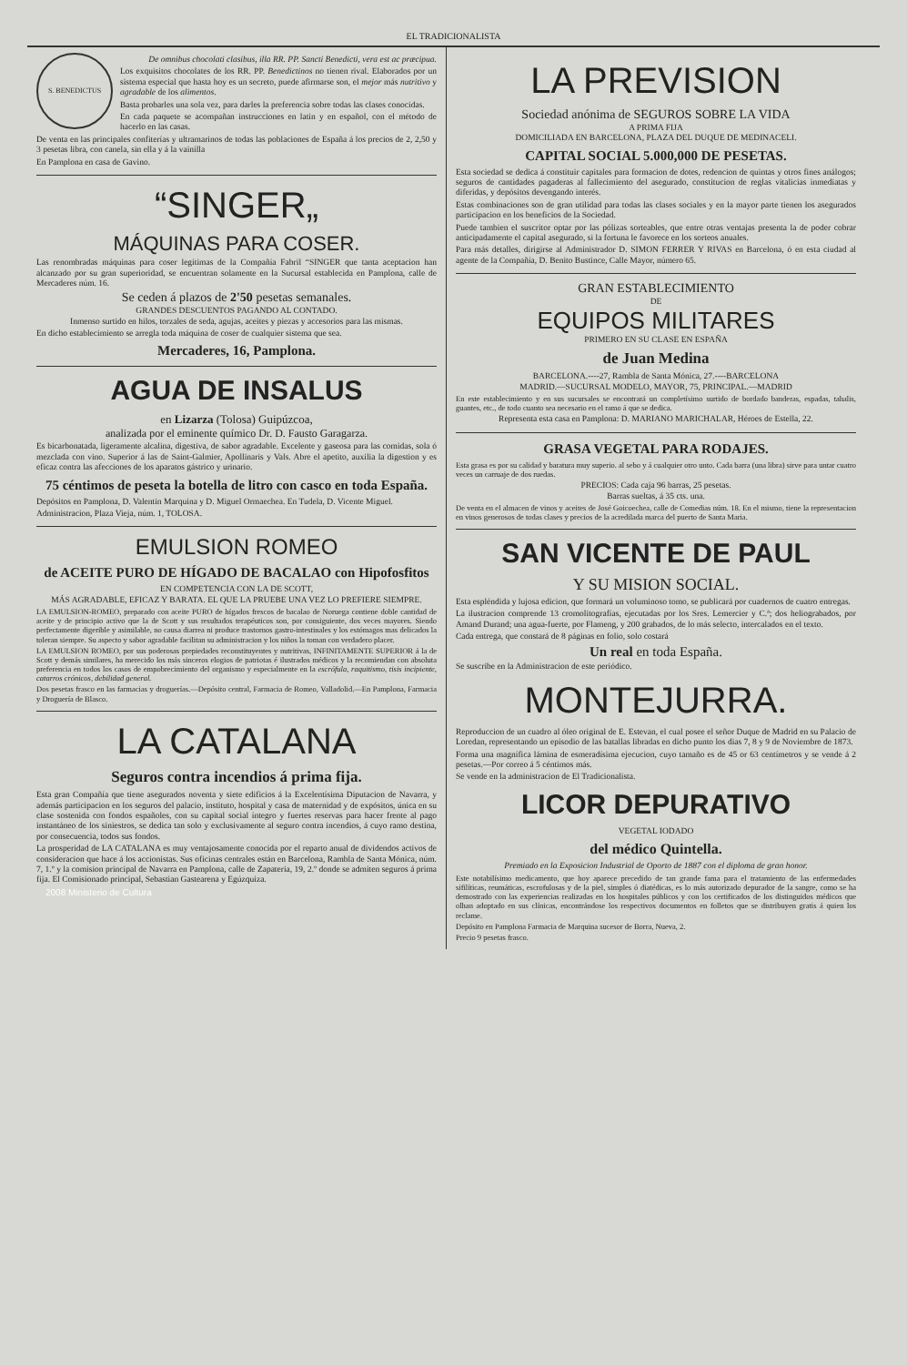EL TRADICIONALISTA
S. BENEDICTUS
De omnibus chocolati clasibus, illa RR. PP. Sancti Benedicti, vera est ac præcipua.
Los exquisitos chocolates de los RR. PP. Benedictinos no tienen rival. Elaborados por un sistema especial que hasta hoy es un secreto, puede afirmarse son, el mejor más nutritivo y agradable de los alimentos.
Basta probarles una sola vez, para darles la preferencia sobre todas las clases conocidas.
En cada paquete se acompañan instrucciones en latin y en español, con el método de hacerlo en las casas.
De venta en las principales confiterías y ultramarinos de todas las poblaciones de España á los precios de 2, 2,50 y 3 pesetas libra, con canela, sin ella y á la vainilla
En Pamplona en casa de Gavino.
“SINGER„
MÁQUINAS PARA COSER.
Las renombradas máquinas para coser legítimas de la Compañía Fabril “SINGER que tanta aceptacion han alcanzado por su gran superioridad, se encuentran solamente en la Sucursal establecida en Pamplona, calle de Mercaderes núm. 16.
Se ceden á plazos de 2'50 pesetas semanales.
GRANDES DESCUENTOS PAGANDO AL CONTADO.
Inmenso surtido en hilos, torzales de seda, agujas, aceites y piezas y accesorios para las mismas.
En dicho establecimiento se arregla toda máquina de coser de cualquier sistema que sea.
Mercaderes, 16, Pamplona.
AGUA DE INSALUS
en Lizarza (Tolosa) Guipúzcoa,
analizada por el eminente químico Dr. D. Fausto Garagarza.
Es bicarbonatada, ligeramente alcalina, digestiva, de sabor agradable. Excelente y gaseosa para las comidas, sola ó mezclada con vino. Superior á las de Saint-Galmier, Apollinaris y Vals. Abre el apetito, auxilia la digestion y es eficaz contra las afecciones de los aparatos gástrico y urinario.
75 céntimos de peseta la botella de litro con casco en toda España.
Depósitos en Pamplona, D. Valentin Marquina y D. Miguel Ormaechea. En Tudela, D. Vicente Miguel.
Administracion, Plaza Vieja, núm. 1, TOLOSA.
EMULSION ROMEO
de ACEITE PURO DE HÍGADO DE BACALAO con Hipofosfitos
EN COMPETENCIA CON LA DE SCOTT,
MÁS AGRADABLE, EFICAZ Y BARATA. EL QUE LA PRUEBE UNA VEZ LO PREFIERE SIEMPRE.
LA EMULSION-ROMEO, preparado con aceite PURO de hígados frescos de bacalao de Noruega contiene doble cantidad de aceite y de principio activo que la de Scott y sus resultados terapéuticos son, por consiguiente, dos veces mayores. Siendo perfectamente digerible y asimilable, no causa diarrea ni produce trastornos gastro-intestinales y los estómagos mas delicados la toleran siempre. Su aspecto y sabor agradable facilitan su administracion y los niños la toman con verdadero placer.
LA EMULSION ROMEO, por sus poderosas prepiedades reconstituyentes y nutritivas, INFINITAMENTE SUPERIOR á la de Scott y demás similares, ha merecido los más sinceros elogios de patriotas é ilustrados médicos y la recomiendan con absoluta preferencia en todos los casos de empobrecimiento del organismo y especialmente en la escrófula, raquitismo, tisis incipiente, catarros crónicos, debilidad general.
Dos pesetas frasco en las farmacias y droguerías.—Depósito central, Farmacia de Romeo, Valladolid.—En Pamplona, Farmacia y Droguería de Blasco.
LA CATALANA
Seguros contra incendios á prima fija.
Esta gran Compañía que tiene asegurados noventa y siete edificios á la Excelentísima Diputacion de Navarra, y además participacion en los seguros del palacio, instituto, hospital y casa de maternidad y de expósitos, única en su clase sostenida con fondos españoles, con su capital social íntegro y fuertes reservas para hacer frente al pago instantáneo de los siniestros, se dedica tan solo y exclusivamente al seguro contra incendios, á cuyo ramo destina, por consecuencia, todos sus fondos.
La prosperidad de LA CATALANA es muy ventajosamente conocida por el reparto anual de dividendos activos de consideracion que hace á los accionistas. Sus oficinas centrales están en Barcelona, Rambla de Santa Mónica, núm. 7, 1.º y la comision principal de Navarra en Pamplona, calle de Zapateria, 19, 2.º donde se admiten seguros á prima fija. El Comisionado principal, Sebastian Gastearena y Egúzquiza.
2008 Ministerio de Cultura
LA PREVISION
Sociedad anónima de SEGUROS SOBRE LA VIDA
A PRIMA FIJA
DOMICILIADA EN BARCELONA, PLAZA DEL DUQUE DE MEDINACELI.
CAPITAL SOCIAL 5.000,000 DE PESETAS.
Esta sociedad se dedica á constituir capitales para formacion de dotes, redencion de quintas y otros fines análogos; seguros de cantidades pagaderas al fallecimiento del asegurado, constitucion de reglas vitalicias inmediatas y diferidas, y depósitos devengando interés.
Estas combinaciones son de gran utilidad para todas las clases sociales y en la mayor parte tienen los asegurados participacion en los beneficios de la Sociedad.
Puede tambien el suscritor optar por las pólizas sorteables, que entre otras ventajas presenta la de poder cobrar anticipadamente el capital asegurado, si la fortuna le favorece en los sorteos anuales.
Para más detalles, dirigirse al Administrador D. SIMON FERRER Y RIVAS en Barcelona, ó en esta ciudad al agente de la Compañía, D. Benito Bustince, Calle Mayor, número 65.
GRAN ESTABLECIMIENTO
DE
EQUIPOS MILITARES
PRIMERO EN SU CLASE EN ESPAÑA
de Juan Medina
BARCELONA.----27, Rambla de Santa Mónica, 27.----BARCELONA
MADRID.—SUCURSAL MODELO, MAYOR, 75, PRINCIPAL.—MADRID
En este establecimiento y en sus sucursales se encontrará un completísimo surtido de bordado banderas, espadas, tahalis, guantes, etc., de todo cuanto sea necesario en el ramo á que se dedica.
Representa esta casa en Pamplona: D. MARIANO MARICHALAR, Héroes de Estella, 22.
GRASA VEGETAL PARA RODAJES.
Esta grasa es por su calidad y baratura muy superio. al sebo y á cualquier otro unto. Cada barra (una libra) sirve para untar cuatro veces un carruaje de dos ruedas.
PRECIOS: Cada caja 96 barras, 25 pesetas.
Barras sueltas, á 35 cts. una.
De venta en el almacen de vinos y aceites de José Goicoechea, calle de Comedias núm. 18. En el mismo, tiene la representacion en vinos generosos de todas clases y precios de la acredilada marca del puerto de Santa Maria.
SAN VICENTE DE PAUL
Y SU MISION SOCIAL.
Esta espléndida y lujosa edicion, que formará un voluminoso tomo, se publicará por cuadernos de cuatro entregas.
La ilustracion comprende 13 cromolitografías, ejecutadas por los Sres. Lemercier y C.ª; dos heliograbados, por Amand Durand; una agua-fuerte, por Flameng, y 200 grabados, de lo más selecto, intercalados en el texto.
Cada entrega, que constará de 8 páginas en folio, solo costará
Un real en toda España.
Se suscribe en la Administracion de este periódico.
MONTEJURRA.
Reproduccion de un cuadro al óleo original de E. Estevan, el cual posee el señor Duque de Madrid en su Palacio de Loredan, representando un episodio de las batallas libradas en dicho punto los dias 7, 8 y 9 de Noviembre de 1873.
Forma una magnífica lámina de esmeradísima ejecucion, cuyo tamaño es de 45 or 63 centímetros y se vende á 2 pesetas.—Por correo á 5 céntimos más.
Se vende en la administracion de El Tradicionalista.
LICOR DEPURATIVO
VEGETAL IODADO
del médico Quintella.
Premiado en la Exposicion Industrial de Oporto de 1887 con el diploma de gran honor.
Este notabilísimo medicamento, que hoy aparece precedido de tan grande fama para el tratamiento de las enfermedades sifilíticas, reumáticas, escrofulosas y de la piel, simples ó diatédicas, es lo más autorizado depurador de la sangre, como se ha demostrado con las experiencias realizadas en los hospitales públicos y con los certificados de los distinguidos médicos que olhan adoptado en sus clínicas, encontrándose los respectivos documentos en folletos que se distribuyen gratis á quien los reclame.
Depósito en Pamplona Farmacia de Marquina sucesor de Borra, Nueva, 2.
Precio 9 pesetas frasco.